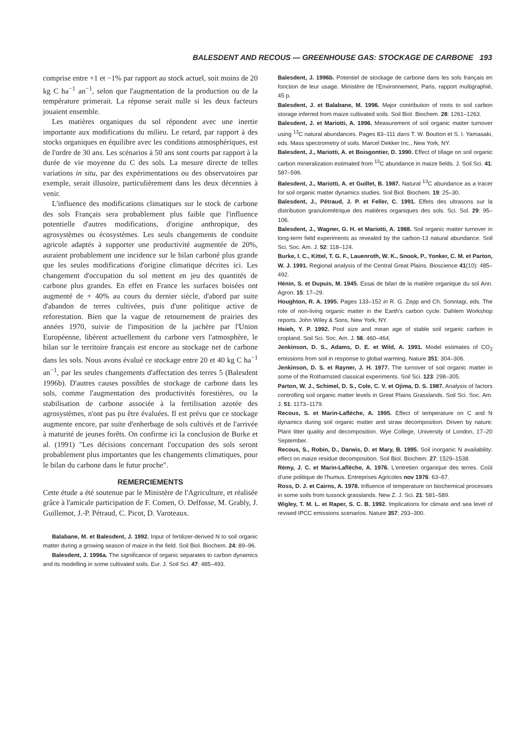BALESDENT AND RECOUS — GREENHOUSE GAS: STOCKAGE DE CARBONE 193
comprise entre +1 et −1% par rapport au stock actuel, soit moins de 20 kg C ha<sup>−1</sup> an<sup>−1</sup>, selon que l'augmentation de la production ou de la température primerait. La réponse serait nulle si les deux facteurs jouaient ensemble.
Les matières organiques du sol répondent avec une inertie importante aux modifications du milieu. Le retard, par rapport à des stocks organiques en équilibre avec les conditions atmosphériques, est de l'ordre de 30 ans. Les scénarios à 50 ans sont courts par rapport à la durée de vie moyenne du C des sols. La mesure directe de telles variations in situ, par des expérimentations ou des observatoires par exemple, serait illusoire, particulièrement dans les deux décennies à venir.
L'influence des modifications climatiques sur le stock de carbone des sols Français sera probablement plus faible que l'influence potentielle d'autres modifications, d'origine anthropique, des agrosystèmes ou écosystèmes. Les seuls changements de conduite agricole adaptés à supporter une productivité augmentée de 20%, auraient probablement une incidence sur le bilan carboné plus grande que les seules modifications d'origine climatique décrites ici. Les changement d'occupation du sol mettent en jeu des quantités de carbone plus grandes. En effet en France les surfaces boisées ont augmenté de + 40% au cours du dernier siècle, d'abord par suite d'abandon de terres cultivées, puis d'une politique active de reforestation. Bien que la vague de retournement de prairies des années 1970, suivie de l'imposition de la jachère par l'Union Européenne, libèrent actuellement du carbone vers l'atmosphère, le bilan sur le territoire français est encore au stockage net de carbone dans les sols. Nous avons évalué ce stockage entre 20 et 40 kg C ha<sup>−1</sup> an<sup>−1</sup>, par les seules changements d'affectation des terres 5 (Balesdent 1996b). D'autres causes possibles de stockage de carbone dans les sols, comme l'augmentation des productivités forestières, ou la stabilisation de carbone associée à la fertilisation azotée des agrosystèmes, n'ont pas pu être évaluées. Il est prévu que ce stockage augmente encore, par suite d'enherbage de sols cultivés et de l'arrivée à maturité de jeunes forêts. On confirme ici la conclusion de Burke et al. (1991) "Les décisions concernant l'occupation des sols seront probablement plus importantes que les changements climatiques, pour le bilan du carbone dans le futur proche".
REMERCIEMENTS
Cette étude a été soutenue par le Ministère de l'Agriculture, et réalisée grâce à l'amicale participation de F. Comen, O. Delfosse, M. Grably, J. Guillemot, J.-P. Pétraud, C. Picot, D. Varoteaux.
Balabane, M. et Balesdent, J. 1992. Input of fertilizer-derived N to soil organic matter during a growing season of maize in the field. Soil Biol. Biochem. 24: 89–96.
Balesdent, J. 1996a. The significance of organic separates to carbon dynamics and its modelling in some cultivated soils. Eur. J. Soil Sci. 47: 485–493.
Balesdent, J. 1996b. Potentiel de stockage de carbone dans les sols français en fonction de leur usage. Ministère de l'Environnement, Paris, rapport multigraphié, 45 p.
Balesdent, J. et Balabane, M. 1996. Major contribution of roots to soil carbon storage inferred from maize cultivated soils. Soil Biol. Biochem. 28: 1261–1263.
Balesdent, J. et Mariotti, A. 1996. Measurement of soil organic matter turnover using <sup>13</sup>C natural abundances. Pages 83–111 dans T. W. Boutton et S. I. Yamasaki, eds. Mass spectrometry of soils. Marcel Dekker Inc., New York, NY.
Balesdent, J., Mariotti, A. et Boisgontier, D. 1990. Effect of tillage on soil organic carbon mineralization estimated from <sup>13</sup>C abundance in maize fields. J. Soil Sci. 41: 587–596.
Balesdent, J., Mariotti, A. et Guillet, B. 1987. Natural <sup>13</sup>C abundance as a tracer for soil organic matter dynamics studies. Soil Biol. Biochem. 19: 25–30.
Balesdent, J., Pétraud, J. P. et Feller, C. 1991. Effets des ultrasons sur la distribution granulométrique des matières organiques des sols. Sci. Sol. 29: 95–106.
Balesdent, J., Wagner, G. H. et Mariotti, A. 1988. Soil organic matter turnover in long-term field experiments as revealed by the carbon-13 natural abundance. Soil Sci. Soc. Am. J. 52: 118–124.
Burke, I. C., Kittel, T. G. F., Lauenroth, W. K., Snook, P., Yonker, C. M. et Parton, W. J. 1991. Regional analysis of the Central Great Plains. Bioscience 41(10): 485–492.
Hénin, S. et Dupuis, M. 1945. Essai de bilan de la matière organique du sol Ann. Agron. 15: 17–29.
Houghton, R. A. 1995. Pages 133–152 in R. G. Zepp and Ch. Sonntagi, eds. The role of non-living organic matter in the Earth's carbon cycle. Dahlem Workshop reports. John Wiley & Sons, New York, NY.
Hsieh, Y. P. 1992. Pool size and mean age of stable soil organic carbon in cropland. Soil Sci. Soc. Am. J. 56: 460–464.
Jenkinson, D. S., Adams, D. E. et Wild, A. 1991. Model estimates of CO<sub>2</sub> emissions from soil in response to global warming. Nature 351: 304–306.
Jenkinson, D. S. et Rayner, J. H. 1977. The turnover of soil organic matter in some of the Rothamsted classical experiments. Soil Sci. 123: 298–305.
Parton, W. J., Schimel, D. S., Cole, C. V. et Ojima, D. S. 1987. Analysis of factors controlling soil organic matter levels in Great Plains Grasslands. Soil Sci. Soc. Am. J. 51: 1173–1179.
Recous, S. et Marin-Laflèche, A. 1995. Effect of temperature on C and N dynamics during soil organic matter and straw decomposition. Driven by nature: Plant litter quality and decomposition. Wye College, University of London, 17–20 September.
Recous, S., Robin, D., Darwis, D. et Mary, B. 1995. Soil inorganic N availability: effect on maize residue decomposition. Soil Biol. Biochem. 27: 1529–1538.
Rémy, J. C. et Marin-Laflèche, A. 1976. L'entretien organique des terres. Coût d'une politique de l'humus. Entreprises Agricoles nov 1976: 63–67.
Ross, D. J. et Cairns, A. 1978. Influence of temperature on biochemical processes in some soils from tussock grasslands. New Z. J. Sci. 21: 581–589.
Wigley, T. M. L. et Raper, S. C. B. 1992. Implications for climate and sea level of revised IPCC emissions scenarios. Nature 357: 293–300.